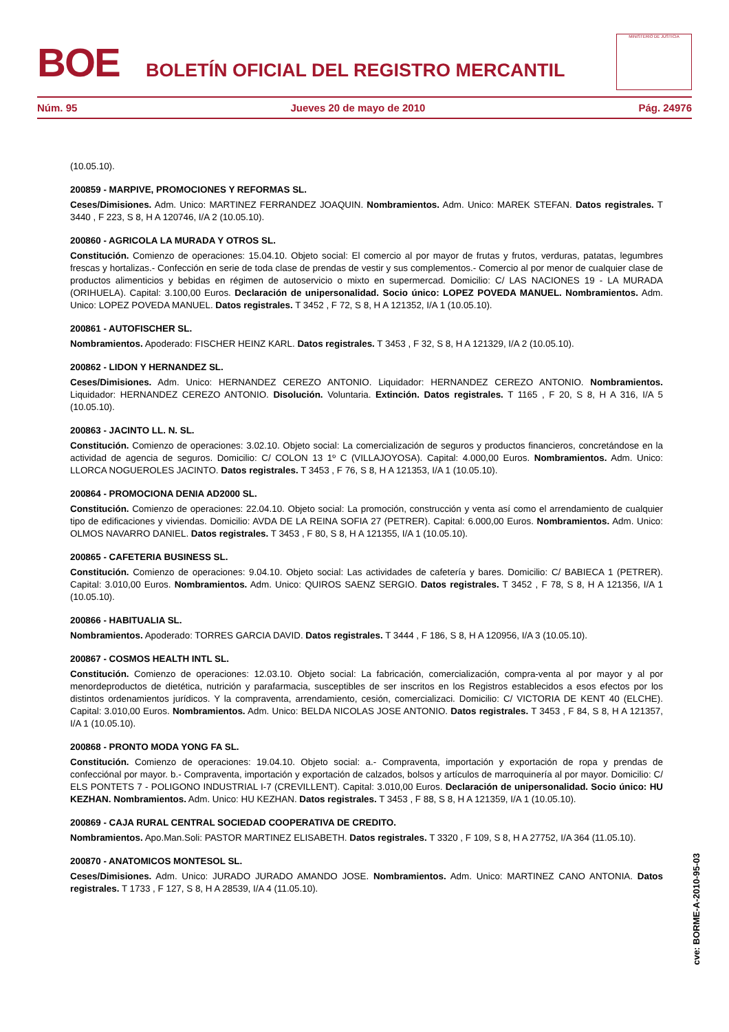BOE
BOLETÍN OFICIAL DEL REGISTRO MERCANTIL
MINISTERIO DE JUSTICIA
Núm. 95 Jueves 20 de mayo de 2010 Pág. 24976
(10.05.10).
200859 - MARPIVE, PROMOCIONES Y REFORMAS SL.
Ceses/Dimisiones. Adm. Unico: MARTINEZ FERRANDEZ JOAQUIN. Nombramientos. Adm. Unico: MAREK STEFAN. Datos registrales. T 3440 , F 223, S 8, H A 120746, I/A 2 (10.05.10).
200860 - AGRICOLA LA MURADA Y OTROS SL.
Constitución. Comienzo de operaciones: 15.04.10. Objeto social: El comercio al por mayor de frutas y frutos, verduras, patatas, legumbres frescas y hortalizas.- Confección en serie de toda clase de prendas de vestir y sus complementos.- Comercio al por menor de cualquier clase de productos alimenticios y bebidas en régimen de autoservicio o mixto en supermercad. Domicilio: C/ LAS NACIONES 19 - LA MURADA (ORIHUELA). Capital: 3.100,00 Euros. Declaración de unipersonalidad. Socio único: LOPEZ POVEDA MANUEL. Nombramientos. Adm. Unico: LOPEZ POVEDA MANUEL. Datos registrales. T 3452 , F 72, S 8, H A 121352, I/A 1 (10.05.10).
200861 - AUTOFISCHER SL.
Nombramientos. Apoderado: FISCHER HEINZ KARL. Datos registrales. T 3453 , F 32, S 8, H A 121329, I/A 2 (10.05.10).
200862 - LIDON Y HERNANDEZ SL.
Ceses/Dimisiones. Adm. Unico: HERNANDEZ CEREZO ANTONIO. Liquidador: HERNANDEZ CEREZO ANTONIO. Nombramientos. Liquidador: HERNANDEZ CEREZO ANTONIO. Disolución. Voluntaria. Extinción. Datos registrales. T 1165 , F 20, S 8, H A 316, I/A 5 (10.05.10).
200863 - JACINTO LL. N. SL.
Constitución. Comienzo de operaciones: 3.02.10. Objeto social: La comercialización de seguros y productos financieros, concretándose en la actividad de agencia de seguros. Domicilio: C/ COLON 13 1º C (VILLAJOYOSA). Capital: 4.000,00 Euros. Nombramientos. Adm. Unico: LLORCA NOGUEROLES JACINTO. Datos registrales. T 3453 , F 76, S 8, H A 121353, I/A 1 (10.05.10).
200864 - PROMOCIONA DENIA AD2000 SL.
Constitución. Comienzo de operaciones: 22.04.10. Objeto social: La promoción, construcción y venta así como el arrendamiento de cualquier tipo de edificaciones y viviendas. Domicilio: AVDA DE LA REINA SOFIA 27 (PETRER). Capital: 6.000,00 Euros. Nombramientos. Adm. Unico: OLMOS NAVARRO DANIEL. Datos registrales. T 3453 , F 80, S 8, H A 121355, I/A 1 (10.05.10).
200865 - CAFETERIA BUSINESS SL.
Constitución. Comienzo de operaciones: 9.04.10. Objeto social: Las actividades de cafetería y bares. Domicilio: C/ BABIECA 1 (PETRER). Capital: 3.010,00 Euros. Nombramientos. Adm. Unico: QUIROS SAENZ SERGIO. Datos registrales. T 3452 , F 78, S 8, H A 121356, I/A 1 (10.05.10).
200866 - HABITUALIA SL.
Nombramientos. Apoderado: TORRES GARCIA DAVID. Datos registrales. T 3444 , F 186, S 8, H A 120956, I/A 3 (10.05.10).
200867 - COSMOS HEALTH INTL SL.
Constitución. Comienzo de operaciones: 12.03.10. Objeto social: La fabricación, comercialización, compra-venta al por mayor y al por menordeproductos de dietética, nutrición y parafarmacia, susceptibles de ser inscritos en los Registros establecidos a esos efectos por los distintos ordenamientos jurídicos. Y la compraventa, arrendamiento, cesión, comercializaci. Domicilio: C/ VICTORIA DE KENT 40 (ELCHE). Capital: 3.010,00 Euros. Nombramientos. Adm. Unico: BELDA NICOLAS JOSE ANTONIO. Datos registrales. T 3453 , F 84, S 8, H A 121357, I/A 1 (10.05.10).
200868 - PRONTO MODA YONG FA SL.
Constitución. Comienzo de operaciones: 19.04.10. Objeto social: a.- Compraventa, importación y exportación de ropa y prendas de confecciónal por mayor. b.- Compraventa, importación y exportación de calzados, bolsos y artículos de marroquinería al por mayor. Domicilio: C/ ELS PONTETS 7 - POLIGONO INDUSTRIAL I-7 (CREVILLENT). Capital: 3.010,00 Euros. Declaración de unipersonalidad. Socio único: HU KEZHAN. Nombramientos. Adm. Unico: HU KEZHAN. Datos registrales. T 3453 , F 88, S 8, H A 121359, I/A 1 (10.05.10).
200869 - CAJA RURAL CENTRAL SOCIEDAD COOPERATIVA DE CREDITO.
Nombramientos. Apo.Man.Soli: PASTOR MARTINEZ ELISABETH. Datos registrales. T 3320 , F 109, S 8, H A 27752, I/A 364 (11.05.10).
200870 - ANATOMICOS MONTESOL SL.
Ceses/Dimisiones. Adm. Unico: JURADO JURADO AMANDO JOSE. Nombramientos. Adm. Unico: MARTINEZ CANO ANTONIA. Datos registrales. T 1733 , F 127, S 8, H A 28539, I/A 4 (11.05.10).
cve: BORME-A-2010-95-03